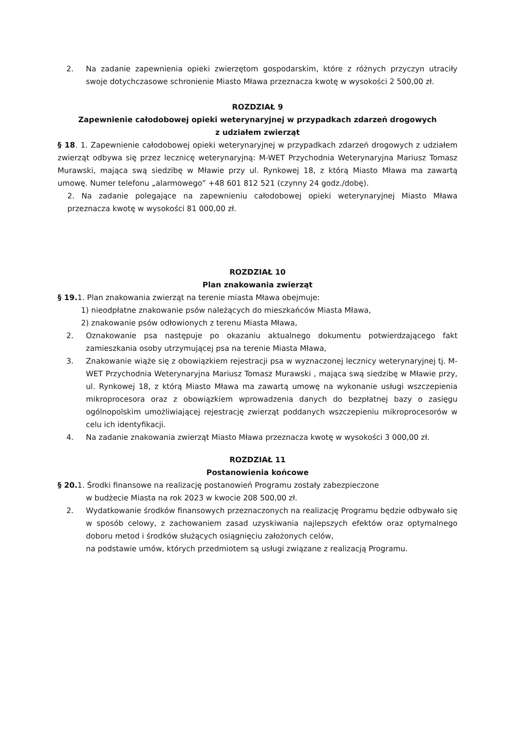2. Na zadanie zapewnienia opieki zwierzętom gospodarskim, które z różnych przyczyn utraciły swoje dotychczasowe schronienie Miasto Mława przeznacza kwotę w wysokości 2 500,00 zł.
ROZDZIAŁ 9
Zapewnienie całodobowej opieki weterynaryjnej w przypadkach zdarzeń drogowych
z udziałem zwierząt
§ 18. 1. Zapewnienie całodobowej opieki weterynaryjnej w przypadkach zdarzeń drogowych z udziałem zwierząt odbywa się przez lecznicę weterynaryjną: M-WET Przychodnia Weterynaryjna Mariusz Tomasz Murawski, mająca swą siedzibę w Mławie przy ul. Rynkowej 18, z którą Miasto Mława ma zawartą umowę. Numer telefonu „alarmowego” +48 601 812 521 (czynny 24 godz./dobę).
2. Na zadanie polegające na zapewnieniu całodobowej opieki weterynaryjnej Miasto Mława przeznacza kwotę w wysokości 81 000,00 zł.
ROZDZIAŁ 10
Plan znakowania zwierząt
§ 19. 1. Plan znakowania zwierząt na terenie miasta Mława obejmuje:
1) nieodpłatne znakowanie psów należących do mieszkańców Miasta Mława,
2) znakowanie psów odłowionych z terenu Miasta Mława,
2. Oznakowanie psa następuje po okazaniu aktualnego dokumentu potwierdzającego fakt zamieszkania osoby utrzymującej psa na terenie Miasta Mława,
3. Znakowanie wiąże się z obowiązkiem rejestracji psa w wyznaczonej lecznicy weterynaryjnej tj. M-WET Przychodnia Weterynaryjna Mariusz Tomasz Murawski , mająca swą siedzibę w Mławie przy, ul. Rynkowej 18, z którą Miasto Mława ma zawartą umowę na wykonanie usługi wszczepienia mikroprocesora oraz z obowiązkiem wprowadzenia danych do bezpłatnej bazy o zasięgu ogólnopolskim umożliwiającej rejestrację zwierząt poddanych wszczepieniu mikroprocesorów w celu ich identyfikacji.
4. Na zadanie znakowania zwierząt Miasto Mława przeznacza kwotę w wysokości 3 000,00 zł.
ROZDZIAŁ 11
Postanowienia końcowe
§ 20. 1. Środki finansowe na realizację postanowień Programu zostały zabezpieczone
w budżecie Miasta na rok 2023 w kwocie 208 500,00 zł.
2. Wydatkowanie środków finansowych przeznaczonych na realizację Programu będzie odbywało się w sposób celowy, z zachowaniem zasad uzyskiwania najlepszych efektów oraz optymalnego doboru metod i środków służących osiągnięciu założonych celów,
na podstawie umów, których przedmiotem są usługi związane z realizacją Programu.